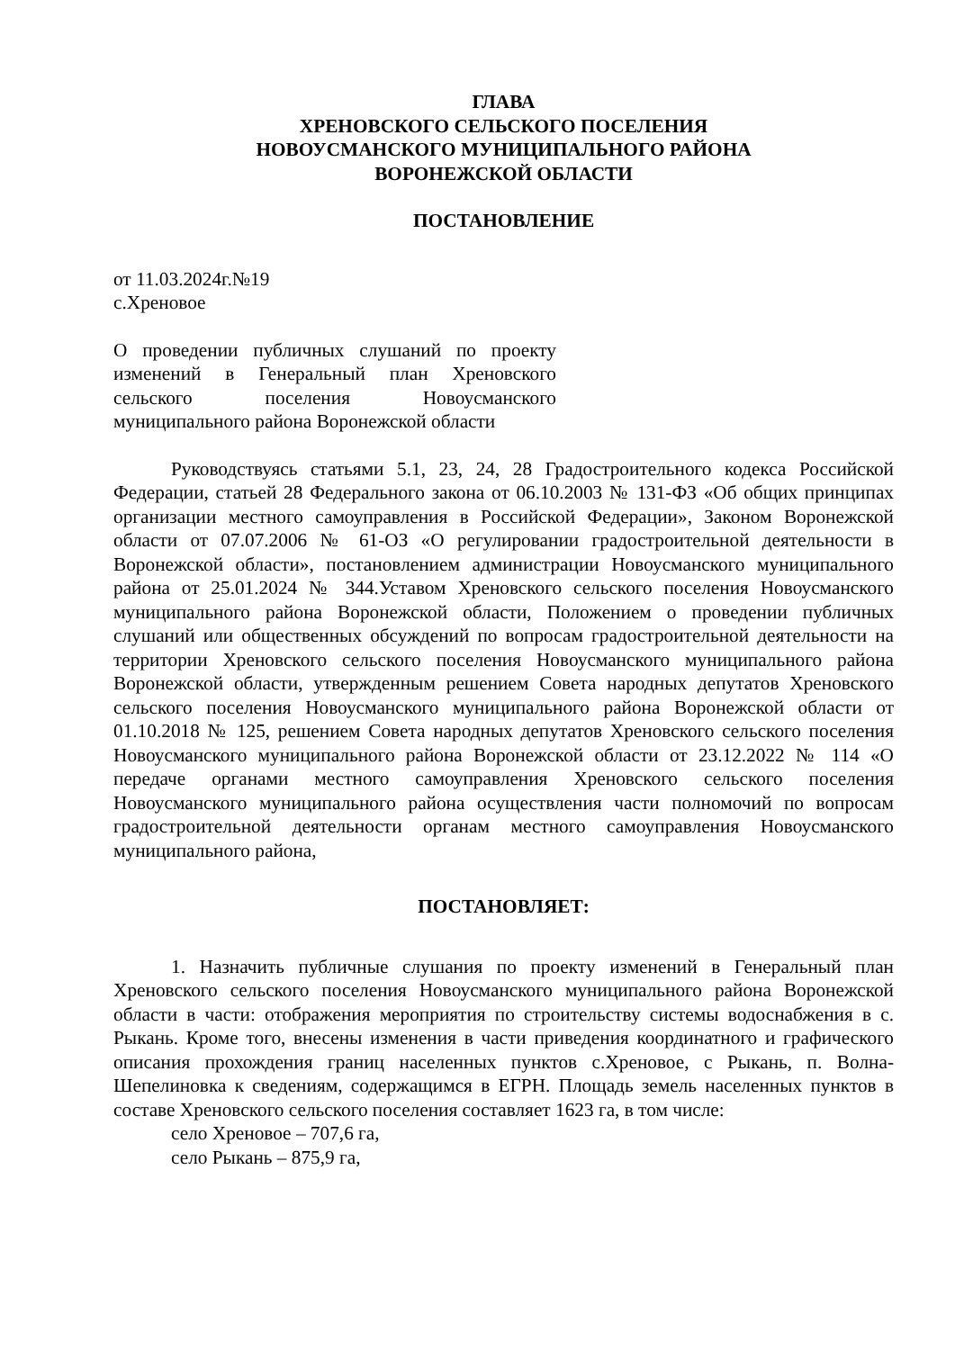ГЛАВА
ХРЕНОВСКОГО СЕЛЬСКОГО ПОСЕЛЕНИЯ
НОВОУСМАНСКОГО МУНИЦИПАЛЬНОГО РАЙОНА
ВОРОНЕЖСКОЙ ОБЛАСТИ
ПОСТАНОВЛЕНИЕ
от 11.03.2024г.№19
с.Хреновое
О проведении публичных слушаний по проекту изменений в Генеральный план Хреновского сельского поселения Новоусманского муниципального района Воронежской области
Руководствуясь статьями 5.1, 23, 24, 28 Градостроительного кодекса Российской Федерации, статьей 28 Федерального закона от 06.10.2003 № 131-ФЗ «Об общих принципах организации местного самоуправления в Российской Федерации», Законом Воронежской области от 07.07.2006 № 61-ОЗ «О регулировании градостроительной деятельности в Воронежской области», постановлением администрации Новоусманского муниципального района от 25.01.2024 № 344.Уставом Хреновского сельского поселения Новоусманского муниципального района Воронежской области, Положением о проведении публичных слушаний или общественных обсуждений по вопросам градостроительной деятельности на территории Хреновского сельского поселения Новоусманского муниципального района Воронежской области, утвержденным решением Совета народных депутатов Хреновского сельского поселения Новоусманского муниципального района Воронежской области от 01.10.2018 № 125, решением Совета народных депутатов Хреновского сельского поселения Новоусманского муниципального района Воронежской области от 23.12.2022 № 114 «О передаче органами местного самоуправления Хреновского сельского поселения Новоусманского муниципального района осуществления части полномочий по вопросам градостроительной деятельности органам местного самоуправления Новоусманского муниципального района,
ПОСТАНОВЛЯЕТ:
1. Назначить публичные слушания по проекту изменений в Генеральный план Хреновского сельского поселения Новоусманского муниципального района Воронежской области в части: отображения мероприятия по строительству системы водоснабжения в с. Рыкань. Кроме того, внесены изменения в части приведения координатного и графического описания прохождения границ населенных пунктов с.Хреновое, с Рыкань, п. Волна-Шепелиновка к сведениям, содержащимся в ЕГРН. Площадь земель населенных пунктов в составе Хреновского сельского поселения составляет 1623 га, в том числе:
село Хреновое – 707,6 га,
село Рыкань – 875,9 га,